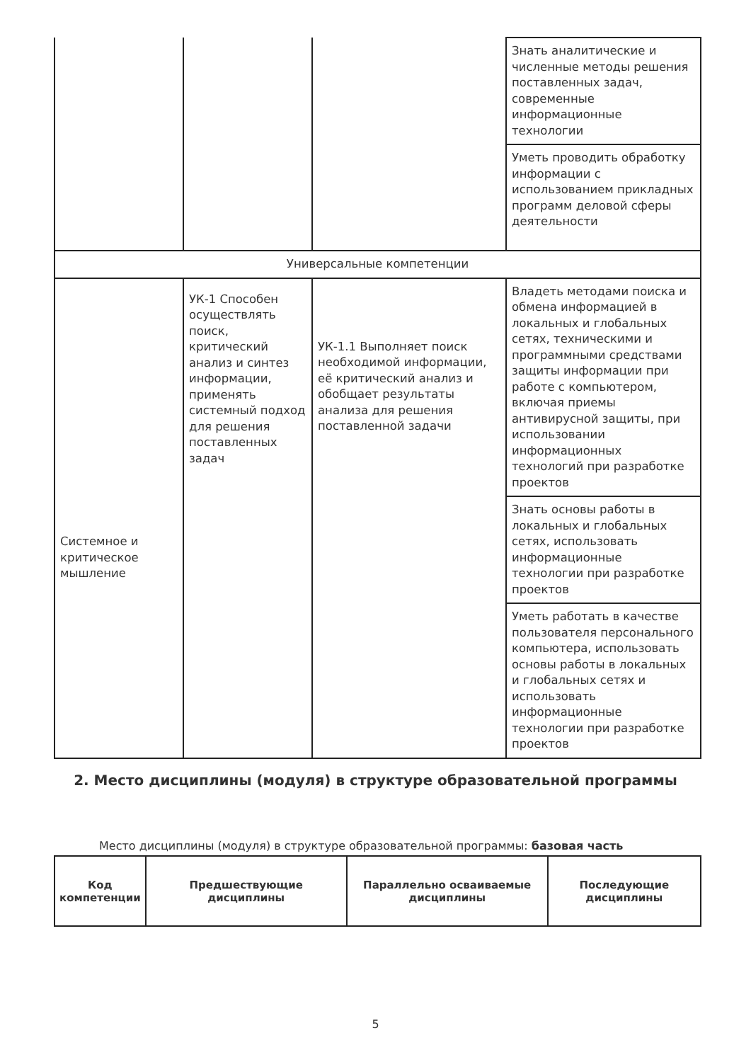| | | | Знать аналитические и численные методы решения поставленных задач, современные информационные технологии |
| | | | Уметь проводить обработку информации с использованием прикладных программ деловой сферы деятельности |
| Универсальные компетенции | | | |
| Системное и критическое мышление | УК-1 Способен осуществлять поиск, критический анализ и синтез информации, применять системный подход для решения поставленных задач | УК-1.1 Выполняет поиск необходимой информации, её критический анализ и обобщает результаты анализа для решения поставленной задачи | Владеть методами поиска и обмена информацией в локальных и глобальных сетях, техническими и программными средствами защиты информации при работе с компьютером, включая приемы антивирусной защиты, при использовании информационных технологий при разработке проектов |
| | | | Знать основы работы в локальных и глобальных сетях, использовать информационные технологии при разработке проектов |
| | | | Уметь работать в качестве пользователя персонального компьютера, использовать основы работы в локальных и глобальных сетях и использовать информационные технологии при разработке проектов |
2. Место дисциплины (модуля) в структуре образовательной программы
Место дисциплины (модуля) в структуре образовательной программы: базовая часть
| Код компетенции | Предшествующие дисциплины | Параллельно осваиваемые дисциплины | Последующие дисциплины |
| --- | --- | --- | --- |
5